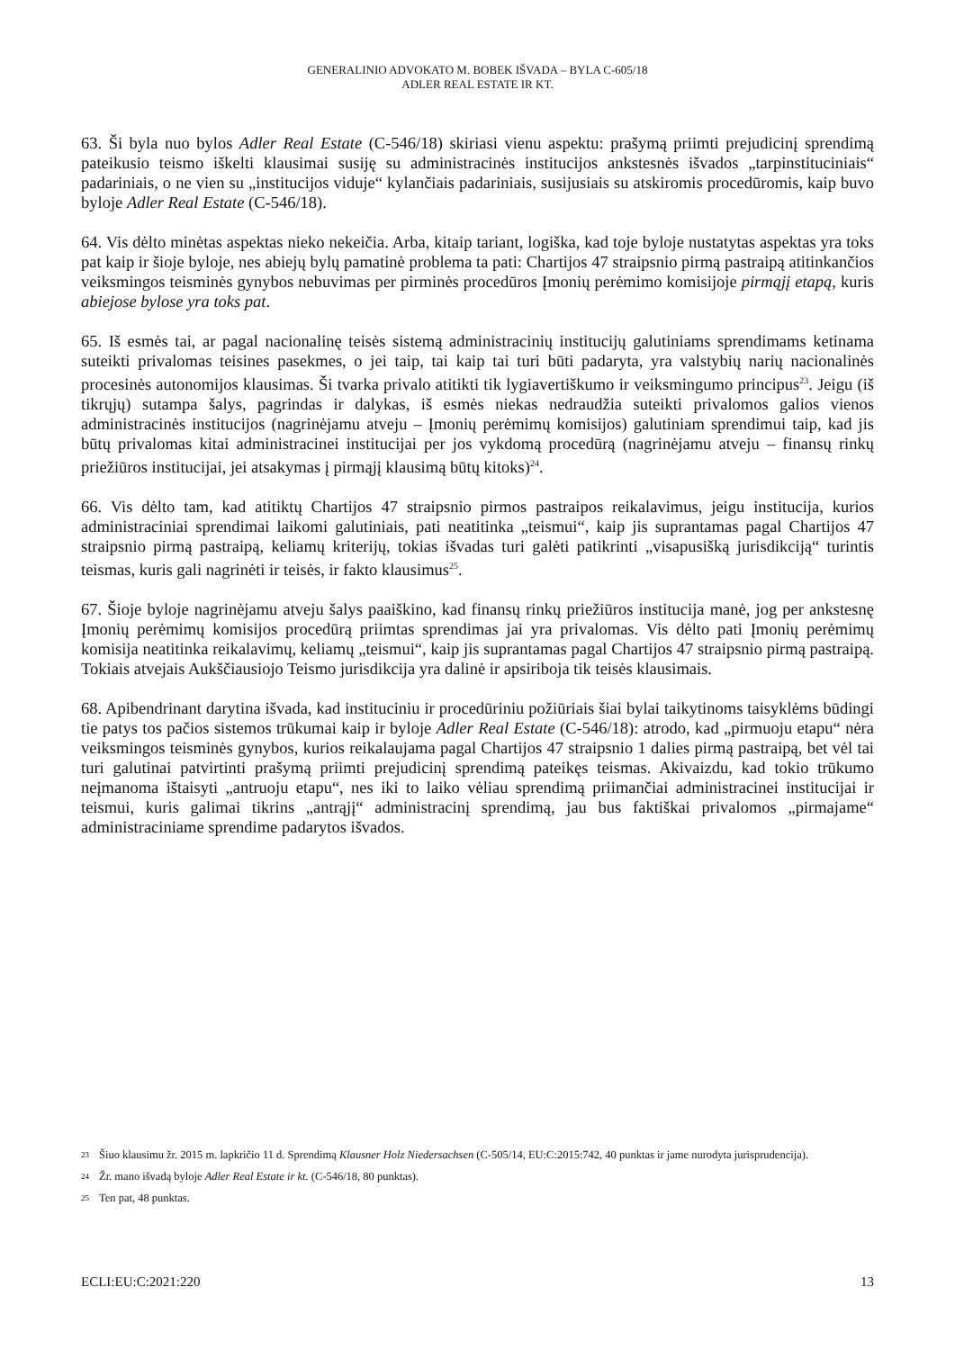GENERALINIO ADVOKATO M. BOBEK IŠVADA – BYLA C-605/18
ADLER REAL ESTATE IR KT.
63. Ši byla nuo bylos Adler Real Estate (C-546/18) skiriasi vienu aspektu: prašymą priimti prejudicinį sprendimą pateikusio teismo iškelti klausimai susiję su administracinės institucijos ankstesnės išvados „tarpinstituciniais“ padariniais, o ne vien su „institucijos viduje“ kylančiais padariniais, susijusiais su atskiromis procedūromis, kaip buvo byloje Adler Real Estate (C-546/18).
64. Vis dėlto minėtas aspektas nieko nekeičia. Arba, kitaip tariant, logiška, kad toje byloje nustatytas aspektas yra toks pat kaip ir šioje byloje, nes abiejų bylų pamatinė problema ta pati: Chartijos 47 straipsnio pirmą pastraipą atitinkančios veiksmingos teisminės gynybos nebuvimas per pirminės procedūros Įmonių perėmimo komisijoje pirmąjį etapą, kuris abiejose bylose yra toks pat.
65. Iš esmės tai, ar pagal nacionalinę teisės sistemą administracinių institucijų galutiniams sprendimams ketinama suteikti privalomas teisines pasekmes, o jei taip, tai kaip tai turi būti padaryta, yra valstybių narių nacionalinės procesinės autonomijos klausimas. Ši tvarka privalo atitikti tik lygiavertiškumo ir veiksmingumo principus<sup>23</sup>. Jeigu (iš tikrųjų) sutampa šalys, pagrindas ir dalykas, iš esmės niekas nedraudžia suteikti privalomos galios vienos administracinės institucijos (nagrinėjamu atveju – Įmonių perėmimų komisijos) galutiniam sprendimui taip, kad jis būtų privalomas kitai administracinei institucijai per jos vykdomą procedūrą (nagrinėjamu atveju – finansų rinkų priežiūros institucijai, jei atsakymas į pirmąjį klausimą būtų kitoks)<sup>24</sup>.
66. Vis dėlto tam, kad atitiktų Chartijos 47 straipsnio pirmos pastraipos reikalavimus, jeigu institucija, kurios administraciniai sprendimai laikomi galutiniais, pati neatitinka „teismui“, kaip jis suprantamas pagal Chartijos 47 straipsnio pirmą pastraipą, keliamų kriterijų, tokias išvadas turi galėti patikrinti „visapusišką jurisdikciją“ turintis teismas, kuris gali nagrinėti ir teisės, ir fakto klausimus<sup>25</sup>.
67. Šioje byloje nagrinėjamu atveju šalys paaiškino, kad finansų rinkų priežiūros institucija manė, jog per ankstesnę Įmonių perėmimų komisijos procedūrą priimtas sprendimas jai yra privalomas. Vis dėlto pati Įmonių perėmimų komisija neatitinka reikalavimų, keliamų „teismui“, kaip jis suprantamas pagal Chartijos 47 straipsnio pirmą pastraipą. Tokiais atvejais Aukščiausiojo Teismo jurisdikcija yra dalinė ir apsiriboja tik teisės klausimais.
68. Apibendrinant darytina išvada, kad instituciniu ir procedūriniu požiūriais šiai bylai taikytinoms taisyklėms būdingi tie patys tos pačios sistemos trūkumai kaip ir byloje Adler Real Estate (C-546/18): atrodo, kad „pirmuoju etapu“ nėra veiksmingos teisminės gynybos, kurios reikalaujama pagal Chartijos 47 straipsnio 1 dalies pirmą pastraipą, bet vėl tai turi galutinai patvirtinti prašymą priimti prejudicinį sprendimą pateikęs teismas. Akivaizdu, kad tokio trūkumo neįmanoma ištaisyti „antruoju etapu“, nes iki to laiko vėliau sprendimą priimančiai administracinei institucijai ir teismui, kuris galimai tikrins „antrąjį“ administracinį sprendimą, jau bus faktiškai privalomos „pirmajame“ administraciniame sprendime padarytos išvados.
23 Šiuo klausimu žr. 2015 m. lapkričio 11 d. Sprendimą Klausner Holz Niedersachsen (C-505/14, EU:C:2015:742, 40 punktas ir jame nurodyta jurisprudencija).
24 Žr. mano išvadą byloje Adler Real Estate ir kt. (C-546/18, 80 punktas).
25 Ten pat, 48 punktas.
ECLI:EU:C:2021:220 13